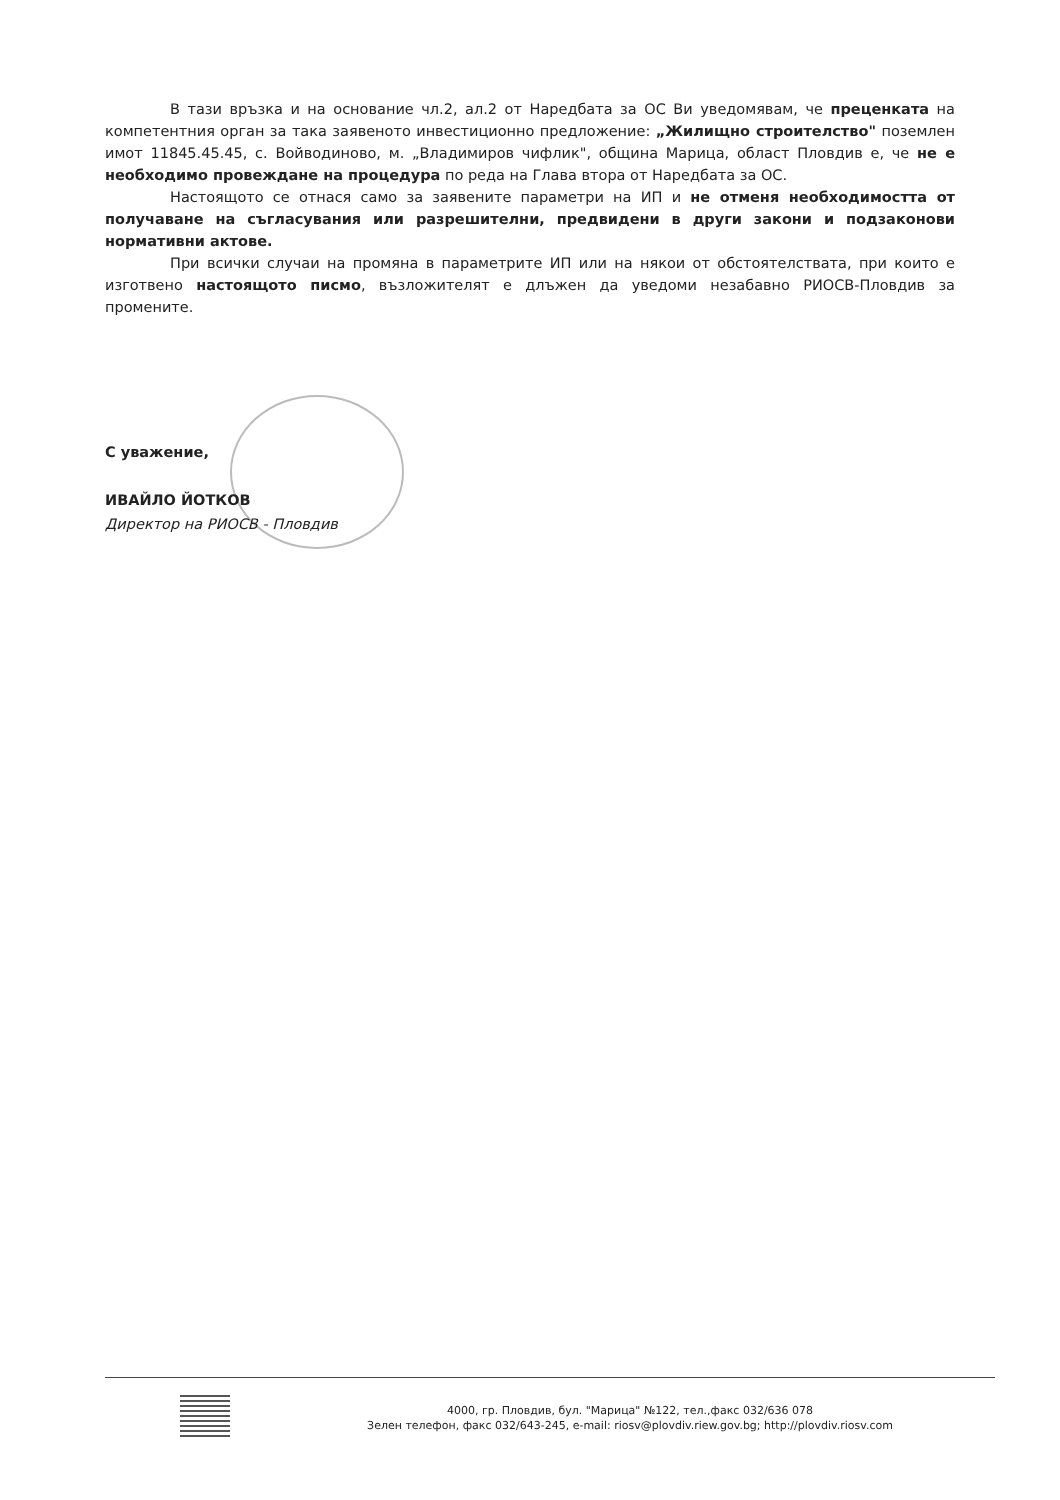В тази връзка и на основание чл.2, ал.2 от Наредбата за ОС Ви уведомявам, че преценката на компетентния орган за така заявеното инвестиционно предложение: „Жилищно строителство" поземлен имот 11845.45.45, с. Войводиново, м. „Владимиров чифлик", община Марица, област Пловдив е, че не е необходимо провеждане на процедура по реда на Глава втора от Наредбата за ОС.
Настоящото се отнася само за заявените параметри на ИП и не отменя необходимостта от получаване на съгласувания или разрешителни, предвидени в други закони и подзаконови нормативни актове.
При всички случаи на промяна в параметрите ИП или на някои от обстоятелствата, при които е изготвено настоящото писмо, възложителят е длъжен да уведоми незабавно РИОСВ-Пловдив за промените.
С уважение,
ИВАЙЛО ЙОТКОВ
Директор на РИОСВ - Пловдив
4000, гр. Пловдив, бул. "Марица" №122, тел.,факс 032/636 078
Зелен телефон, факс 032/643-245, e-mail: riosv@plovdiv.riew.gov.bg; http://plovdiv.riosv.com